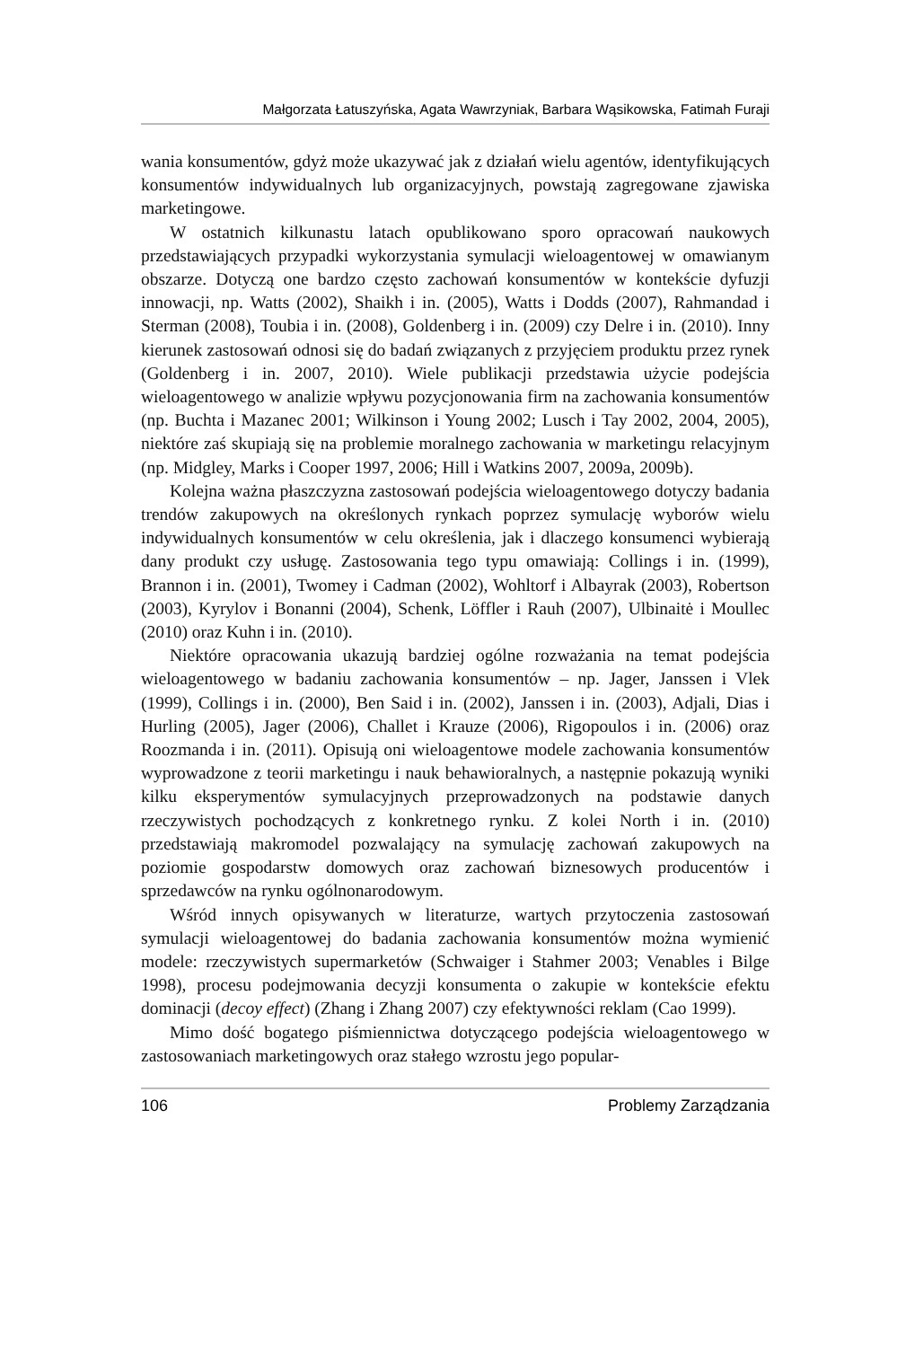Małgorzata Łatuszyńska, Agata Wawrzyniak, Barbara Wąsikowska, Fatimah Furaji
wania konsumentów, gdyż może ukazywać jak z działań wielu agentów, identyfikujących konsumentów indywidualnych lub organizacyjnych, powstają zagregowane zjawiska marketingowe.
W ostatnich kilkunastu latach opublikowano sporo opracowań naukowych przedstawiających przypadki wykorzystania symulacji wieloagentowej w omawianym obszarze. Dotyczą one bardzo często zachowań konsumentów w kontekście dyfuzji innowacji, np. Watts (2002), Shaikh i in. (2005), Watts i Dodds (2007), Rahmandad i Sterman (2008), Toubia i in. (2008), Goldenberg i in. (2009) czy Delre i in. (2010). Inny kierunek zastosowań odnosi się do badań związanych z przyjęciem produktu przez rynek (Goldenberg i in. 2007, 2010). Wiele publikacji przedstawia użycie podejścia wieloagentowego w analizie wpływu pozycjonowania firm na zachowania konsumentów (np. Buchta i Mazanec 2001; Wilkinson i Young 2002; Lusch i Tay 2002, 2004, 2005), niektóre zaś skupiają się na problemie moralnego zachowania w marketingu relacyjnym (np. Midgley, Marks i Cooper 1997, 2006; Hill i Watkins 2007, 2009a, 2009b).
Kolejna ważna płaszczyzna zastosowań podejścia wieloagentowego dotyczy badania trendów zakupowych na określonych rynkach poprzez symulację wyborów wielu indywidualnych konsumentów w celu określenia, jak i dlaczego konsumenci wybierają dany produkt czy usługę. Zastosowania tego typu omawiają: Collings i in. (1999), Brannon i in. (2001), Twomey i Cadman (2002), Wohltorf i Albayrak (2003), Robertson (2003), Kyrylov i Bonanni (2004), Schenk, Löffler i Rauh (2007), Ulbinaitė i Moullec (2010) oraz Kuhn i in. (2010).
Niektóre opracowania ukazują bardziej ogólne rozważania na temat podejścia wieloagentowego w badaniu zachowania konsumentów – np. Jager, Janssen i Vlek (1999), Collings i in. (2000), Ben Said i in. (2002), Janssen i in. (2003), Adjali, Dias i Hurling (2005), Jager (2006), Challet i Krauze (2006), Rigopoulos i in. (2006) oraz Roozmanda i in. (2011). Opisują oni wieloagentowe modele zachowania konsumentów wyprowadzone z teorii marketingu i nauk behawioralnych, a następnie pokazują wyniki kilku eksperymentów symulacyjnych przeprowadzonych na podstawie danych rzeczywistych pochodzących z konkretnego rynku. Z kolei North i in. (2010) przedstawiają makromodel pozwalający na symulację zachowań zakupowych na poziomie gospodarstw domowych oraz zachowań biznesowych producentów i sprzedawców na rynku ogólnonarodowym.
Wśród innych opisywanych w literaturze, wartych przytoczenia zastosowań symulacji wieloagentowej do badania zachowania konsumentów można wymienić modele: rzeczywistych supermarketów (Schwaiger i Stahmer 2003; Venables i Bilge 1998), procesu podejmowania decyzji konsumenta o zakupie w kontekście efektu dominacji (decoy effect) (Zhang i Zhang 2007) czy efektywności reklam (Cao 1999).
Mimo dość bogatego piśmiennictwa dotyczącego podejścia wieloagentowego w zastosowaniach marketingowych oraz stałego wzrostu jego popular-
106 Problemy Zarządzania